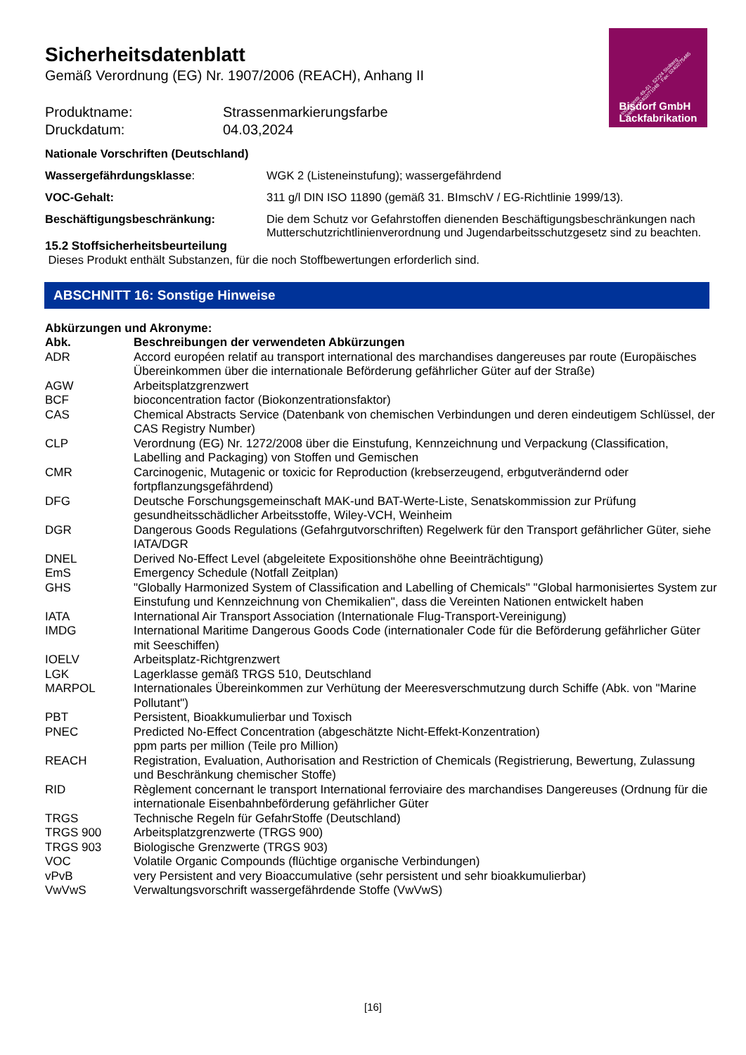Industriestr. 49–51 · 52224 Stolberg · Telefon: 02402/71048 · Fax: 02402/75465
Bisdorf GmbH
Lackfabrikation
Sicherheitsdatenblatt
Gemäß Verordnung (EG) Nr. 1907/2006 (REACH), Anhang II
Produktname: Strassenmarkierungsfarbe
Druckdatum: 04.03,2024
Nationale Vorschriften (Deutschland)
| Wassergefährdungsklasse : | WGK 2 (Listeneinstufung); wassergefährdend |
| VOC-Gehalt: | 311 g/l DIN ISO 11890 (gemäß 31. BImschV / EG-Richtlinie 1999/13). |
| Beschäftigungsbeschränkung: | Die dem Schutz vor Gefahrstoffen dienenden Beschäftigungsbeschränkungen nach Mutterschutzrichtlinienverordnung und Jugendarbeitsschutzgesetz sind zu beachten. |
15.2 Stoffsicherheitsbeurteilung
Dieses Produkt enthält Substanzen, für die noch Stoffbewertungen erforderlich sind.
ABSCHNITT 16: Sonstige Hinweise
Abkürzungen und Akronyme:
| Abk. | Beschreibungen der verwendeten Abkürzungen |
| --- | --- |
| ADR | Accord européen relatif au transport international des marchandises dangereuses par route (Europäisches Übereinkommen über die internationale Beförderung gefährlicher Güter auf der Straße) |
| AGW | Arbeitsplatzgrenzwert |
| BCF | bioconcentration factor (Biokonzentrationsfaktor) |
| CAS | Chemical Abstracts Service (Datenbank von chemischen Verbindungen und deren eindeutigem Schlüssel, der CAS Registry Number) |
| CLP | Verordnung (EG) Nr. 1272/2008 über die Einstufung, Kennzeichnung und Verpackung (Classification, Labelling and Packaging) von Stoffen und Gemischen |
| CMR | Carcinogenic, Mutagenic or toxicic for Reproduction (krebserzeugend, erbgutverändernd oder fortpflanzungsgefährdend) |
| DFG | Deutsche Forschungsgemeinschaft MAK-und BAT-Werte-Liste, Senatskommission zur Prüfung gesundheitsschädlicher Arbeitsstoffe, Wiley-VCH, Weinheim |
| DGR | Dangerous Goods Regulations (Gefahrgutvorschriften) Regelwerk für den Transport gefährlicher Güter, siehe IATA/DGR |
| DNEL | Derived No-Effect Level (abgeleitete Expositionshöhe ohne Beeinträchtigung) |
| EmS | Emergency Schedule (Notfall Zeitplan) |
| GHS | "Globally Harmonized System of Classification and Labelling of Chemicals" "Global harmonisiertes System zur Einstufung und Kennzeichnung von Chemikalien", dass die Vereinten Nationen entwickelt haben |
| IATA | International Air Transport Association (Internationale Flug-Transport-Vereinigung) |
| IMDG | International Maritime Dangerous Goods Code (internationaler Code für die Beförderung gefährlicher Güter mit Seeschiffen) |
| IOELV | Arbeitsplatz-Richtgrenzwert |
| LGK | Lagerklasse gemäß TRGS 510, Deutschland |
| MARPOL | Internationales Übereinkommen zur Verhütung der Meeresverschmutzung durch Schiffe (Abk. von "Marine Pollutant") |
| PBT | Persistent, Bioakkumulierbar und Toxisch |
| PNEC | Predicted No-Effect Concentration (abgeschätzte Nicht-Effekt-Konzentration) ppm parts per million (Teile pro Million) |
| REACH | Registration, Evaluation, Authorisation and Restriction of Chemicals (Registrierung, Bewertung, Zulassung und Beschränkung chemischer Stoffe) |
| RID | Règlement concernant le transport International ferroviaire des marchandises Dangereuses (Ordnung für die internationale Eisenbahnbeförderung gefährlicher Güter |
| TRGS | Technische Regeln für GefahrStoffe (Deutschland) |
| TRGS 900 | Arbeitsplatzgrenzwerte (TRGS 900) |
| TRGS 903 | Biologische Grenzwerte (TRGS 903) |
| VOC | Volatile Organic Compounds (flüchtige organische Verbindungen) |
| vPvB | very Persistent and very Bioaccumulative (sehr persistent und sehr bioakkumulierbar) |
| VwVwS | Verwaltungsvorschrift wassergefährdende Stoffe (VwVwS) |
[16]